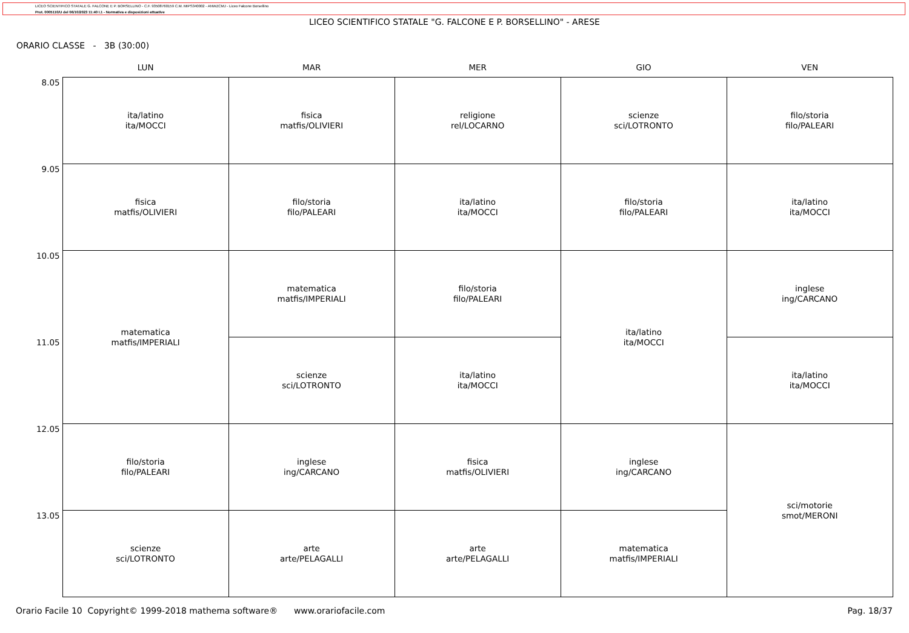LICEO SCIENTIFICO STATALE G. FALCONE E P. BORSELLINO - C.F. 93508760159 C.M. MIPS340002 - ANWZCMJ - Liceo Falcone Borsellino
Prot. 0005110/U del 06/10/2023 11:40 I.1 - Normativa e disposizioni attuative
LICEO SCIENTIFICO STATALE "G. FALCONE E P. BORSELLINO" - ARESE
ORARIO CLASSE - 3B (30:00)
| | LUN | MAR | MER | GIO | VEN |
| --- | --- | --- | --- | --- | --- |
| 8.05 | ita/latino ita/MOCCI | fisica matfis/OLIVIERI | religione rel/LOCARNO | scienze sci/LOTRONTO | filo/storia filo/PALEARI |
| 9.05 | fisica matfis/OLIVIERI | filo/storia filo/PALEARI | ita/latino ita/MOCCI | filo/storia filo/PALEARI | ita/latino ita/MOCCI |
| 10.05 | matematica matfis/IMPERIALI | matematica matfis/IMPERIALI | filo/storia filo/PALEARI | ita/latino ita/MOCCI | inglese ing/CARCANO |
| 11.05 | | scienze sci/LOTRONTO | ita/latino ita/MOCCI | | ita/latino ita/MOCCI |
| 12.05 | filo/storia filo/PALEARI | inglese ing/CARCANO | fisica matfis/OLIVIERI | inglese ing/CARCANO | sci/motorie smot/MERONI |
| 13.05 | scienze sci/LOTRONTO | arte arte/PELAGALLI | arte arte/PELAGALLI | matematica matfis/IMPERIALI | |
Orario Facile 10 Copyright© 1999-2018 mathema software® www.orariofacile.com
Pag. 18/37